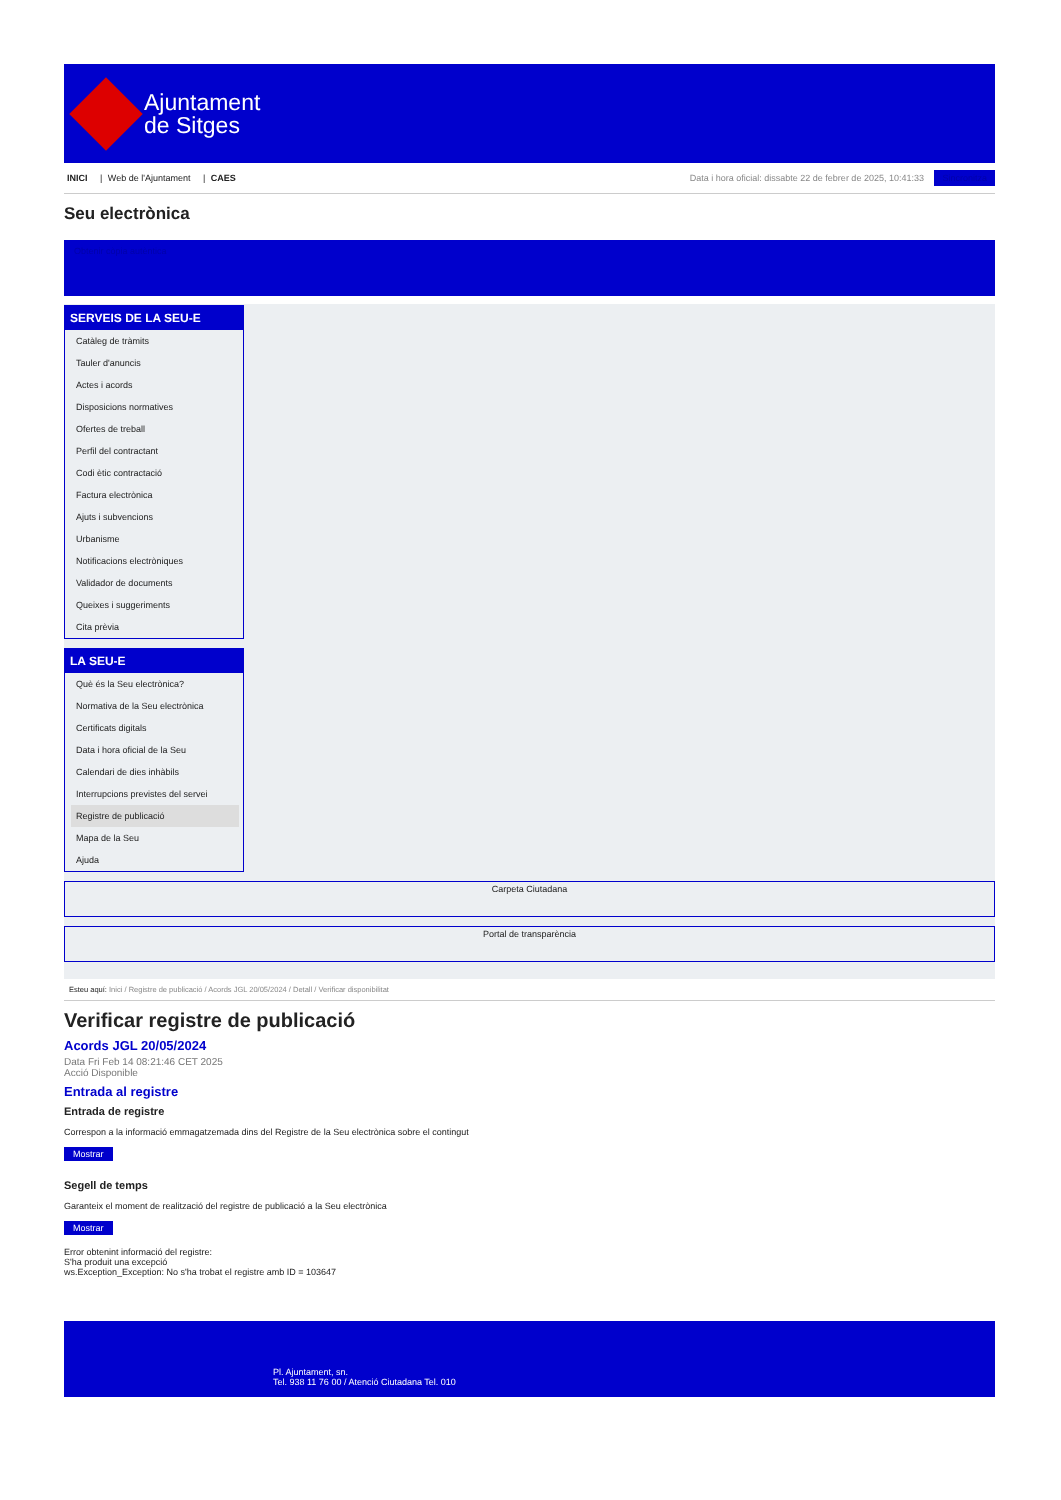Ajuntament
de Sitges
INICI | Web de l'Ajuntament | CAES
Data i hora oficial: dissabte 22 de febrer de 2025, 10:41:33 Sincronitza
Seu electrònica
Obtenir còpia autèntica
SERVEIS DE LA SEU-E
Catàleg de tràmits
Tauler d'anuncis
Actes i acords
Disposicions normatives
Ofertes de treball
Perfil del contractant
Codi ètic contractació
Factura electrònica
Ajuts i subvencions
Urbanisme
Notificacions electròniques
Validador de documents
Queixes i suggeriments
Cita prèvia
LA SEU-E
Què és la Seu electrònica?
Normativa de la Seu electrònica
Certificats digitals
Data i hora oficial de la Seu
Calendari de dies inhàbils
Interrupcions previstes del servei
Registre de publicació
Mapa de la Seu
Ajuda
Carpeta Ciutadana
Portal de transparència
Esteu aquí: Inici / Registre de publicació / Acords JGL 20/05/2024 / Detall / Verificar disponibilitat
Verificar registre de publicació
Acords JGL 20/05/2024
Data Fri Feb 14 08:21:46 CET 2025
Acció Disponible
Entrada al registre
Entrada de registre
Correspon a la informació emmagatzemada dins del Registre de la Seu electrònica sobre el contingut
Mostrar
Segell de temps
Garanteix el moment de realització del registre de publicació a la Seu electrònica
Mostrar
Error obtenint informació del registre:
S'ha produit una excepció
ws.Exception_Exception: No s'ha trobat el registre amb ID = 103647
Pl. Ajuntament, sn.
Tel. 938 11 76 00 / Atenció Ciutadana Tel. 010